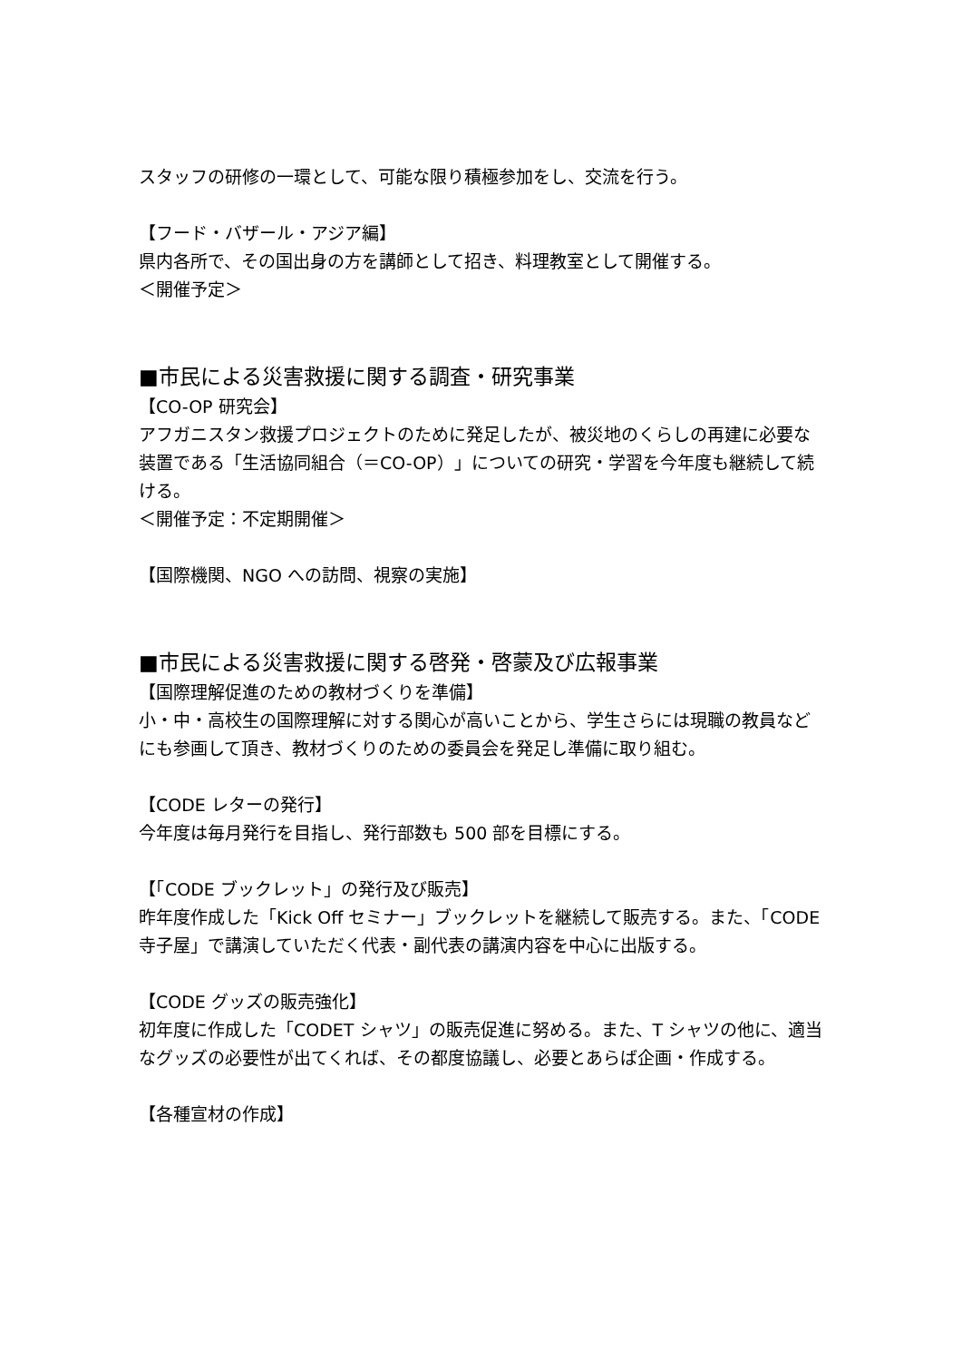スタッフの研修の一環として、可能な限り積極参加をし、交流を行う。
【フード・バザール・アジア編】
県内各所で、その国出身の方を講師として招き、料理教室として開催する。
＜開催予定＞
■市民による災害救援に関する調査・研究事業
【CO-OP 研究会】
アフガニスタン救援プロジェクトのために発足したが、被災地のくらしの再建に必要な装置である「生活協同組合（＝CO-OP）」についての研究・学習を今年度も継続して続ける。
＜開催予定：不定期開催＞
【国際機関、NGO への訪問、視察の実施】
■市民による災害救援に関する啓発・啓蒙及び広報事業
【国際理解促進のための教材づくりを準備】
小・中・高校生の国際理解に対する関心が高いことから、学生さらには現職の教員などにも参画して頂き、教材づくりのための委員会を発足し準備に取り組む。
【CODE レターの発行】
今年度は毎月発行を目指し、発行部数も 500 部を目標にする。
【「CODE ブックレット」の発行及び販売】
昨年度作成した「Kick Off セミナー」ブックレットを継続して販売する。また、「CODE 寺子屋」で講演していただく代表・副代表の講演内容を中心に出版する。
【CODE グッズの販売強化】
初年度に作成した「CODET シャツ」の販売促進に努める。また、T シャツの他に、適当なグッズの必要性が出てくれば、その都度協議し、必要とあらば企画・作成する。
【各種宣材の作成】